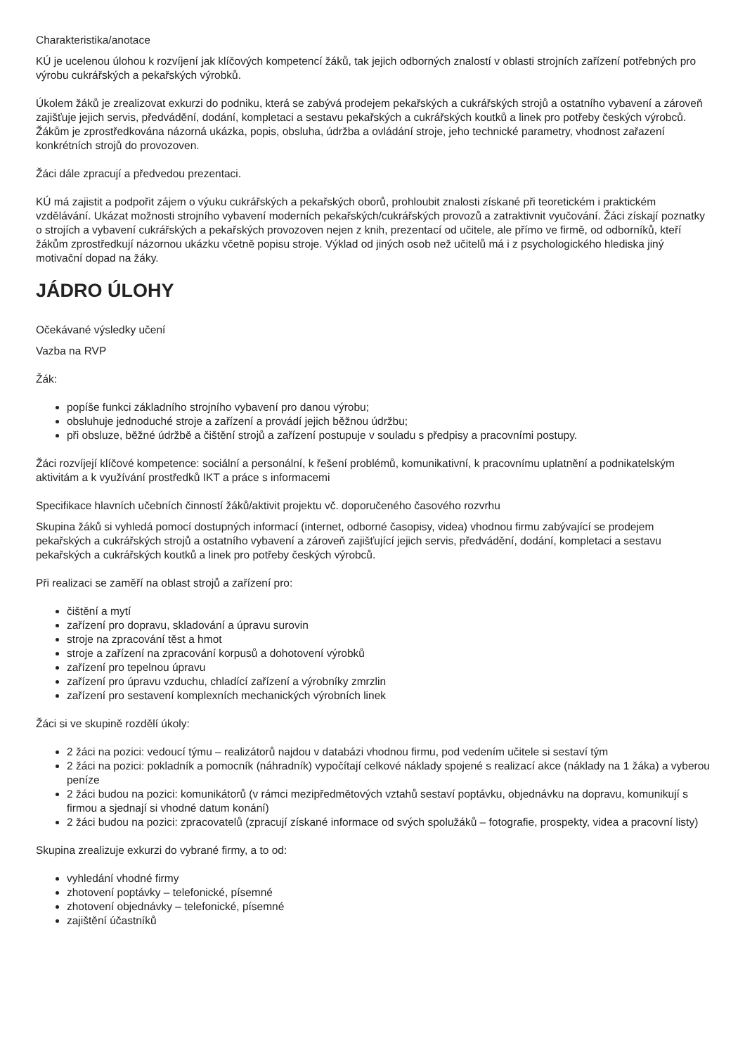Charakteristika/anotace
KÚ je ucelenou úlohou k rozvíjení jak klíčových kompetencí žáků, tak jejich odborných znalostí v oblasti strojních zařízení potřebných pro výrobu cukrářských a pekařských výrobků.
Úkolem žáků je zrealizovat exkurzi do podniku, která se zabývá prodejem pekařských a cukrářských strojů a ostatního vybavení a zároveň zajišťuje jejich servis, předvádění, dodání, kompletaci a sestavu pekařských a cukrářských koutků a linek pro potřeby českých výrobců. Žákům je zprostředkována názorná ukázka, popis, obsluha, údržba a ovládání stroje, jeho technické parametry, vhodnost zařazení konkrétních strojů do provozoven.
Žáci dále zpracují a předvedou prezentaci.
KÚ má zajistit a podpořit zájem o výuku cukrářských a pekařských oborů, prohloubit znalosti získané při teoretickém i praktickém vzdělávání. Ukázat možnosti strojního vybavení moderních pekařských/cukrářských provozů a zatraktivnit vyučování. Žáci získají poznatky o strojích a vybavení cukrářských a pekařských provozoven nejen z knih, prezentací od učitele, ale přímo ve firmě, od odborníků, kteří žákům zprostředkují názornou ukázku včetně popisu stroje. Výklad od jiných osob než učitelů má i z psychologického hlediska jiný motivační dopad na žáky.
JÁDRO ÚLOHY
Očekávané výsledky učení
Vazba na RVP
Žák:
popíše funkci základního strojního vybavení pro danou výrobu;
obsluhuje jednoduché stroje a zařízení a provádí jejich běžnou údržbu;
při obsluze, běžné údržbě a čištění strojů a zařízení postupuje v souladu s předpisy a pracovními postupy.
Žáci rozvíjejí klíčové kompetence: sociální a personální, k řešení problémů, komunikativní, k pracovnímu uplatnění a podnikatelským aktivitám a k využívání prostředků IKT a práce s informacemi
Specifikace hlavních učebních činností žáků/aktivit projektu vč. doporučeného časového rozvrhu
Skupina žáků si vyhledá pomocí dostupných informací (internet, odborné časopisy, videa) vhodnou firmu zabývající se prodejem pekařských a cukrářských strojů a ostatního vybavení a zároveň zajišťující jejich servis, předvádění, dodání, kompletaci a sestavu pekařských a cukrářských koutků a linek pro potřeby českých výrobců.
Při realizaci se zaměří na oblast strojů a zařízení pro:
čištění a mytí
zařízení pro dopravu, skladování a úpravu surovin
stroje na zpracování těst a hmot
stroje a zařízení na zpracování korpusů a dohotovení výrobků
zařízení pro tepelnou úpravu
zařízení pro úpravu vzduchu, chladící zařízení a výrobníky zmrzlin
zařízení pro sestavení komplexních mechanických výrobních linek
Žáci si ve skupině rozdělí úkoly:
2 žáci na pozici: vedoucí týmu – realizátorů najdou v databázi vhodnou firmu, pod vedením učitele si sestaví tým
2 žáci na pozici: pokladník a pomocník (náhradník) vypočítají celkové náklady spojené s realizací akce (náklady na 1 žáka) a vyberou peníze
2 žáci budou na pozici: komunikátorů (v rámci mezipředmětových vztahů sestaví poptávku, objednávku na dopravu, komunikují s firmou a sjednají si vhodné datum konání)
2 žáci budou na pozici: zpracovatelů (zpracují získané informace od svých spolužáků – fotografie, prospekty, videa a pracovní listy)
Skupina zrealizuje exkurzi do vybrané firmy, a to od:
vyhledání vhodné firmy
zhotovení poptávky – telefonické, písemné
zhotovení objednávky – telefonické, písemné
zajištění účastníků